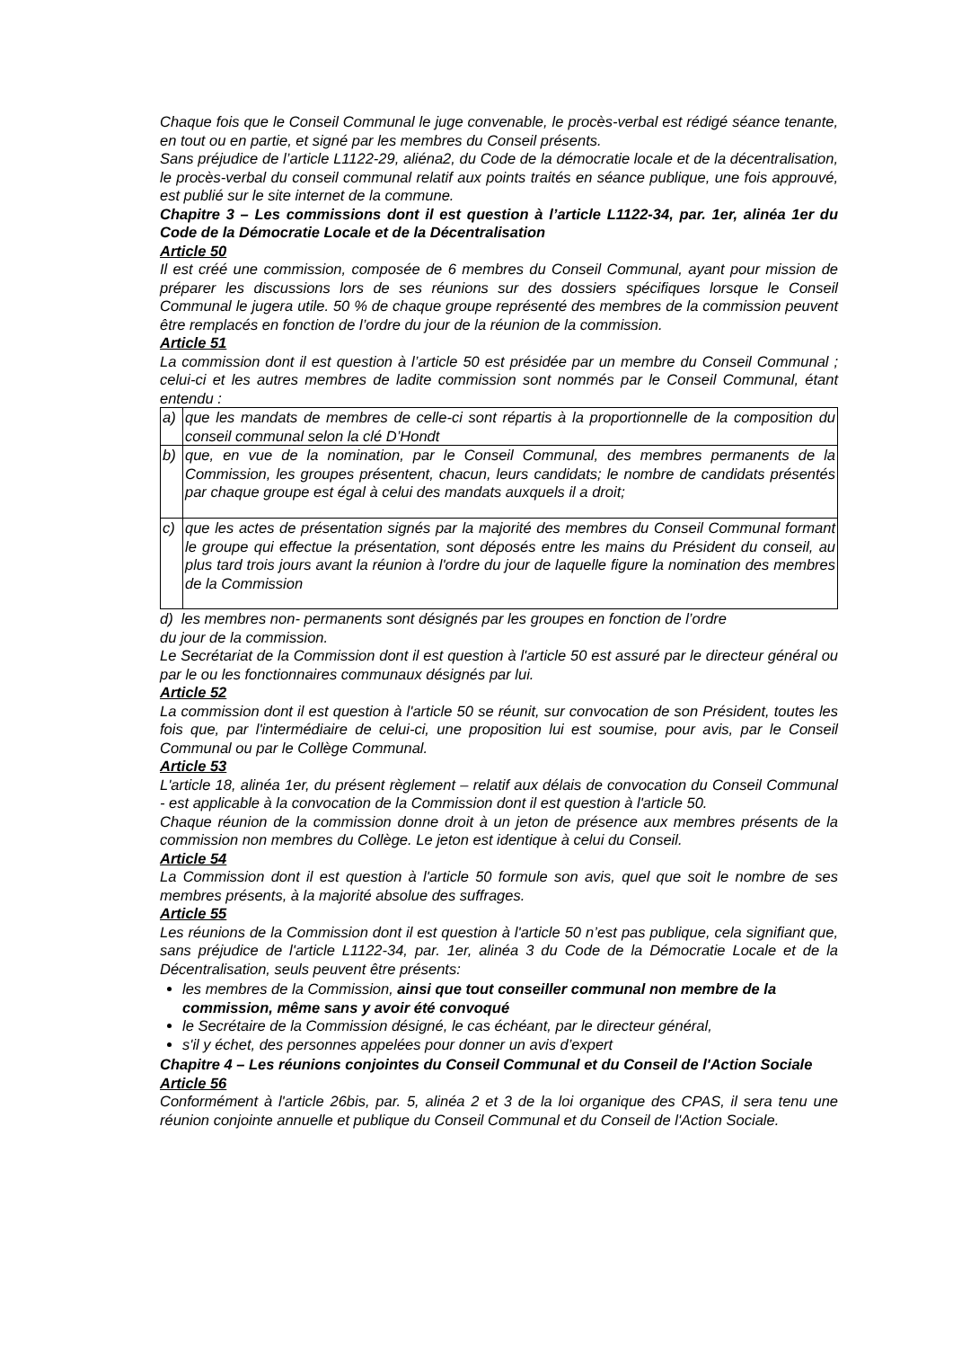Chaque fois que le Conseil Communal le juge convenable, le procès-verbal est rédigé séance tenante, en tout ou en partie, et signé par les membres du Conseil présents.
Sans préjudice de l’article L1122-29, aliéna2, du Code de la démocratie locale et de la décentralisation, le procès-verbal du conseil communal relatif aux points traités en séance publique, une fois approuvé, est publié sur le site internet de la commune.
Chapitre 3 – Les commissions dont il est question à l’article L1122-34, par. 1er, alinéa 1er du Code de la Démocratie Locale et de la Décentralisation
Article 50
Il est créé une commission, composée de 6 membres du Conseil Communal, ayant pour mission de préparer les discussions lors de ses réunions sur des dossiers spécifiques lorsque le Conseil Communal le jugera utile. 50 % de chaque groupe représenté des membres de la commission peuvent être remplacés en fonction de l’ordre du jour de la réunion de la commission.
Article 51
La commission dont il est question à l’article 50 est présidée par un membre du Conseil Communal ; celui-ci et les autres membres de ladite commission sont nommés par le Conseil Communal, étant entendu :
| a) | que les mandats de membres de celle-ci sont répartis à la proportionnelle de la composition du conseil communal selon la clé D’Hondt |
| b) | que, en vue de la nomination, par le Conseil Communal, des membres permanents de la Commission, les groupes présentent, chacun, leurs candidats; le nombre de candidats présentés par chaque groupe est égal à celui des mandats auxquels il a droit; |
| c) | que les actes de présentation signés par la majorité des membres du Conseil Communal formant le groupe qui effectue la présentation, sont déposés entre les mains du Président du conseil, au plus tard trois jours avant la réunion à l'ordre du jour de laquelle figure la nomination des membres de la Commission |
d) les membres non- permanents sont désignés par les groupes en fonction de l’ordre
du jour de la commission.
Le Secrétariat de la Commission dont il est question à l'article 50 est assuré par le directeur général ou par le ou les fonctionnaires communaux désignés par lui.
Article 52
La commission dont il est question à l'article 50 se réunit, sur convocation de son Président, toutes les fois que, par l'intermédiaire de celui-ci, une proposition lui est soumise, pour avis, par le Conseil Communal ou par le Collège Communal.
Article 53
L'article 18, alinéa 1er, du présent règlement – relatif aux délais de convocation du Conseil Communal - est applicable à la convocation de la Commission dont il est question à l'article 50.
Chaque réunion de la commission donne droit à un jeton de présence aux membres présents de la commission non membres du Collège. Le jeton est identique à celui du Conseil.
Article 54
La Commission dont il est question à l'article 50 formule son avis, quel que soit le nombre de ses membres présents, à la majorité absolue des suffrages.
Article 55
Les réunions de la Commission dont il est question à l'article 50 n’est pas publique, cela signifiant que, sans préjudice de l'article L1122-34, par. 1er, alinéa 3 du Code de la Démocratie Locale et de la Décentralisation, seuls peuvent être présents:
les membres de la Commission, ainsi que tout conseiller communal non membre de la commission, même sans y avoir été convoqué
le Secrétaire de la Commission désigné, le cas échéant, par le directeur général,
s'il y échet, des personnes appelées pour donner un avis d’expert
Chapitre 4 – Les réunions conjointes du Conseil Communal et du Conseil de l'Action Sociale
Article 56
Conformément à l'article 26bis, par. 5, alinéa 2 et 3 de la loi organique des CPAS, il sera tenu une réunion conjointe annuelle et publique du Conseil Communal et du Conseil de l'Action Sociale.